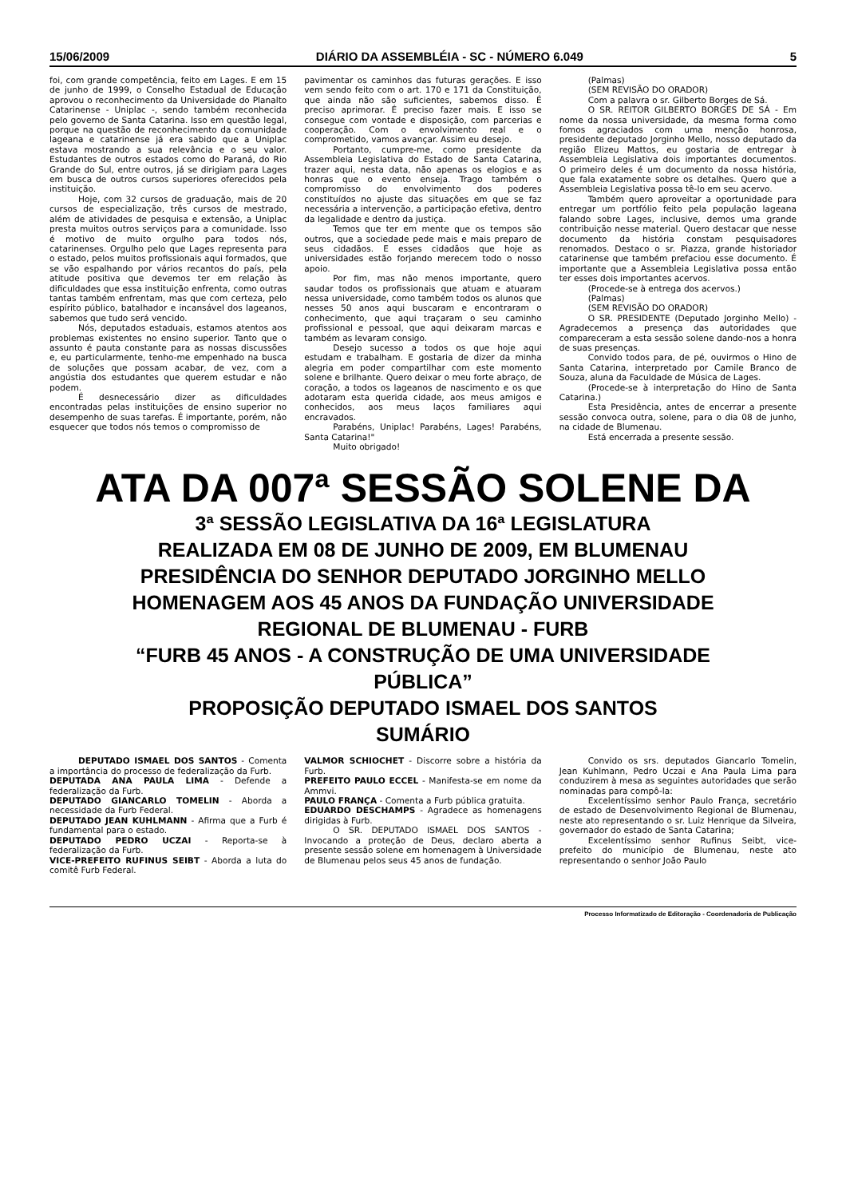15/06/2009 DIÁRIO DA ASSEMBLÉIA - SC - NÚMERO 6.049 5
foi, com grande competência, feito em Lages. E em 15 de junho de 1999, o Conselho Estadual de Educação aprovou o reconhecimento da Universidade do Planalto Catarinense - Uniplac -, sendo também reconhecida pelo governo de Santa Catarina. Isso em questão legal, porque na questão de reconhecimento da comunidade lageana e catarinense já era sabido que a Uniplac estava mostrando a sua relevância e o seu valor. Estudantes de outros estados como do Paraná, do Rio Grande do Sul, entre outros, já se dirigiam para Lages em busca de outros cursos superiores oferecidos pela instituição.
Hoje, com 32 cursos de graduação, mais de 20 cursos de especialização, três cursos de mestrado, além de atividades de pesquisa e extensão, a Uniplac presta muitos outros serviços para a comunidade. Isso é motivo de muito orgulho para todos nós, catarinenses. Orgulho pelo que Lages representa para o estado, pelos muitos profissionais aqui formados, que se vão espalhando por vários recantos do país, pela atitude positiva que devemos ter em relação às dificuldades que essa instituição enfrenta, como outras tantas também enfrentam, mas que com certeza, pelo espírito público, batalhador e incansável dos lageanos, sabemos que tudo será vencido.
Nós, deputados estaduais, estamos atentos aos problemas existentes no ensino superior. Tanto que o assunto é pauta constante para as nossas discussões e, eu particularmente, tenho-me empenhado na busca de soluções que possam acabar, de vez, com a angústia dos estudantes que querem estudar e não podem.
É desnecessário dizer as dificuldades encontradas pelas instituições de ensino superior no desempenho de suas tarefas. É importante, porém, não esquecer que todos nós temos o compromisso de
pavimentar os caminhos das futuras gerações. E isso vem sendo feito com o art. 170 e 171 da Constituição, que ainda não são suficientes, sabemos disso. É preciso aprimorar. É preciso fazer mais. E isso se consegue com vontade e disposição, com parcerias e cooperação. Com o envolvimento real e o comprometido, vamos avançar. Assim eu desejo.
Portanto, cumpre-me, como presidente da Assembleia Legislativa do Estado de Santa Catarina, trazer aqui, nesta data, não apenas os elogios e as honras que o evento enseja. Trago também o compromisso do envolvimento dos poderes constituídos no ajuste das situações em que se faz necessária a intervenção, a participação efetiva, dentro da legalidade e dentro da justiça.
Temos que ter em mente que os tempos são outros, que a sociedade pede mais e mais preparo de seus cidadãos. E esses cidadãos que hoje as universidades estão forjando merecem todo o nosso apoio.
Por fim, mas não menos importante, quero saudar todos os profissionais que atuam e atuaram nessa universidade, como também todos os alunos que nesses 50 anos aqui buscaram e encontraram o conhecimento, que aqui traçaram o seu caminho profissional e pessoal, que aqui deixaram marcas e também as levaram consigo.
Desejo sucesso a todos os que hoje aqui estudam e trabalham. E gostaria de dizer da minha alegria em poder compartilhar com este momento solene e brilhante. Quero deixar o meu forte abraço, de coração, a todos os lageanos de nascimento e os que adotaram esta querida cidade, aos meus amigos e conhecidos, aos meus laços familiares aqui encravados.
Parabéns, Uniplac! Parabéns, Lages! Parabéns, Santa Catarina!"
Muito obrigado!
(Palmas)
(SEM REVISÃO DO ORADOR)
Com a palavra o sr. Gilberto Borges de Sá.
O SR. REITOR GILBERTO BORGES DE SÁ - Em nome da nossa universidade, da mesma forma como fomos agraciados com uma menção honrosa, presidente deputado Jorginho Mello, nosso deputado da região Elizeu Mattos, eu gostaria de entregar à Assembleia Legislativa dois importantes documentos. O primeiro deles é um documento da nossa história, que fala exatamente sobre os detalhes. Quero que a Assembleia Legislativa possa tê-lo em seu acervo.
Também quero aproveitar a oportunidade para entregar um portfólio feito pela população lageana falando sobre Lages, inclusive, demos uma grande contribuição nesse material. Quero destacar que nesse documento da história constam pesquisadores renomados. Destaco o sr. Piazza, grande historiador catarinense que também prefaciou esse documento. É importante que a Assembleia Legislativa possa então ter esses dois importantes acervos.
(Procede-se à entrega dos acervos.)
(Palmas)
(SEM REVISÃO DO ORADOR)
O SR. PRESIDENTE (Deputado Jorginho Mello) - Agradecemos a presença das autoridades que compareceram a esta sessão solene dando-nos a honra de suas presenças.
Convido todos para, de pé, ouvirmos o Hino de Santa Catarina, interpretado por Camile Branco de Souza, aluna da Faculdade de Música de Lages.
(Procede-se à interpretação do Hino de Santa Catarina.)
Esta Presidência, antes de encerrar a presente sessão convoca outra, solene, para o dia 08 de junho, na cidade de Blumenau.
Está encerrada a presente sessão.
ATA DA 007ª SESSÃO SOLENE DA
3ª SESSÃO LEGISLATIVA DA 16ª LEGISLATURA
REALIZADA EM 08 DE JUNHO DE 2009, EM BLUMENAU
PRESIDÊNCIA DO SENHOR DEPUTADO JORGINHO MELLO
HOMENAGEM AOS 45 ANOS DA FUNDAÇÃO UNIVERSIDADE
REGIONAL DE BLUMENAU - FURB
“FURB 45 ANOS - A CONSTRUÇÃO DE UMA UNIVERSIDADE
PÚBLICA”
PROPOSIÇÃO DEPUTADO ISMAEL DOS SANTOS
SUMÁRIO
DEPUTADO ISMAEL DOS SANTOS - Comenta a importância do processo de federalização da Furb.
DEPUTADA ANA PAULA LIMA - Defende a federalização da Furb.
DEPUTADO GIANCARLO TOMELIN - Aborda a necessidade da Furb Federal.
DEPUTADO JEAN KUHLMANN - Afirma que a Furb é fundamental para o estado.
DEPUTADO PEDRO UCZAI - Reporta-se à federalização da Furb.
VICE-PREFEITO RUFINUS SEIBT - Aborda a luta do comitê Furb Federal.
VALMOR SCHIOCHET - Discorre sobre a história da Furb.
PREFEITO PAULO ECCEL - Manifesta-se em nome da Ammvi.
PAULO FRANÇA - Comenta a Furb pública gratuita.
EDUARDO DESCHAMPS - Agradece as homenagens dirigidas à Furb.
O SR. DEPUTADO ISMAEL DOS SANTOS - Invocando a proteção de Deus, declaro aberta a presente sessão solene em homenagem à Universidade de Blumenau pelos seus 45 anos de fundação.
Convido os srs. deputados Giancarlo Tomelin, Jean Kuhlmann, Pedro Uczai e Ana Paula Lima para conduzirem à mesa as seguintes autoridades que serão nominadas para compô-la:
Excelentíssimo senhor Paulo França, secretário de estado de Desenvolvimento Regional de Blumenau, neste ato representando o sr. Luiz Henrique da Silveira, governador do estado de Santa Catarina;
Excelentíssimo senhor Rufinus Seibt, vice-prefeito do município de Blumenau, neste ato representando o senhor João Paulo
Processo Informatizado de Editoração - Coordenadoria de Publicação